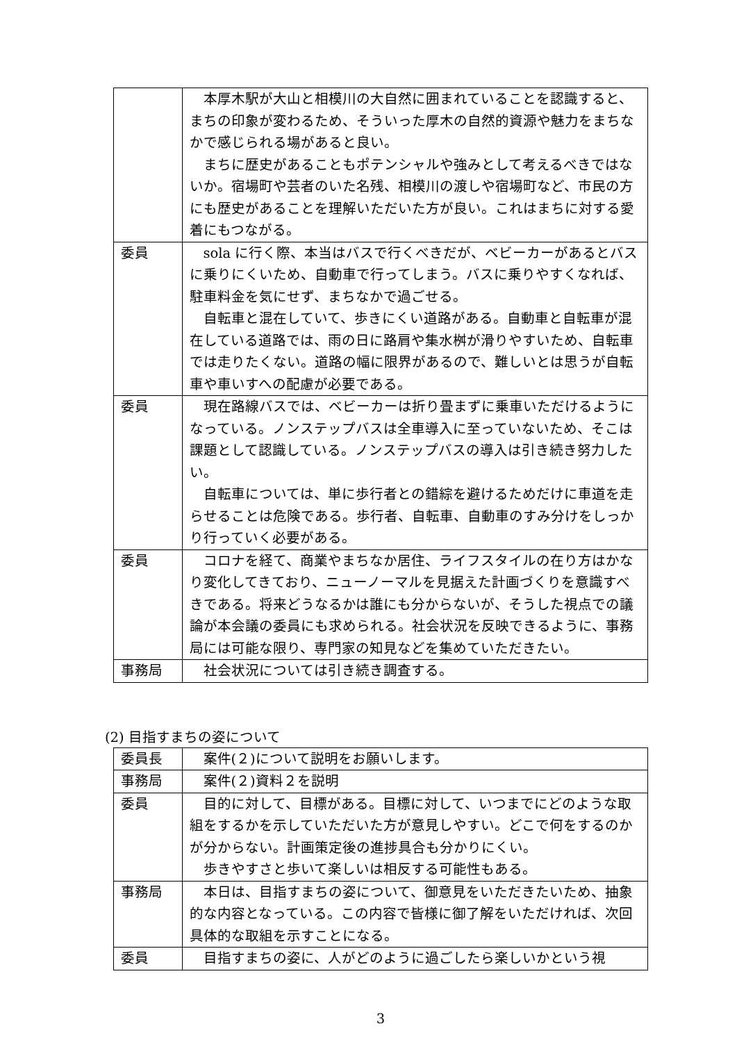| | 本厚木駅が大山と相模川の大自然に囲まれていることを認識すると、まちの印象が変わるため、そういった厚木の自然的資源や魅力をまちなかで感じられる場があると良い。 まちに歴史があることもポテンシャルや強みとして考えるべきではないか。宿場町や芸者のいた名残、相模川の渡しや宿場町など、市民の方にも歴史があることを理解いただいた方が良い。これはまちに対する愛着にもつながる。 |
| 委員 | sola に行く際、本当はバスで行くべきだが、ベビーカーがあるとバスに乗りにくいため、自動車で行ってしまう。バスに乗りやすくなれば、駐車料金を気にせず、まちなかで過ごせる。 自転車と混在していて、歩きにくい道路がある。自動車と自転車が混在している道路では、雨の日に路肩や集水桝が滑りやすいため、自転車では走りたくない。道路の幅に限界があるので、難しいとは思うが自転車や車いすへの配慮が必要である。 |
| 委員 | 現在路線バスでは、ベビーカーは折り畳まずに乗車いただけるようになっている。ノンステップバスは全車導入に至っていないため、そこは課題として認識している。ノンステップバスの導入は引き続き努力したい。 自転車については、単に歩行者との錯綜を避けるためだけに車道を走らせることは危険である。歩行者、自転車、自動車のすみ分けをしっかり行っていく必要がある。 |
| 委員 | コロナを経て、商業やまちなか居住、ライフスタイルの在り方はかなり変化してきており、ニューノーマルを見据えた計画づくりを意識すべきである。将来どうなるかは誰にも分からないが、そうした視点での議論が本会議の委員にも求められる。社会状況を反映できるように、事務局には可能な限り、専門家の知見などを集めていただきたい。 |
| 事務局 | 社会状況については引き続き調査する。 |
(2) 目指すまちの姿について
| 委員長 | 案件(２)について説明をお願いします。 |
| 事務局 | 案件(２)資料２を説明 |
| 委員 | 目的に対して、目標がある。目標に対して、いつまでにどのような取組をするかを示していただいた方が意見しやすい。どこで何をするのかが分からない。計画策定後の進捗具合も分かりにくい。 歩きやすさと歩いて楽しいは相反する可能性もある。 |
| 事務局 | 本日は、目指すまちの姿について、御意見をいただきたいため、抽象的な内容となっている。この内容で皆様に御了解をいただければ、次回具体的な取組を示すことになる。 |
| 委員 | 目指すまちの姿に、人がどのように過ごしたら楽しいかという視 |
3